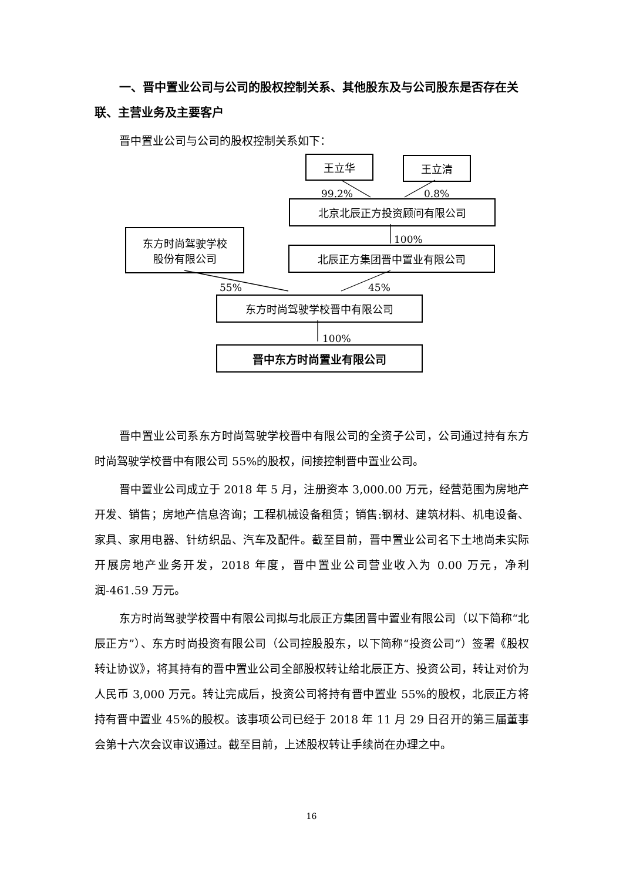一、晋中置业公司与公司的股权控制关系、其他股东及与公司股东是否存在关联、主营业务及主要客户
晋中置业公司与公司的股权控制关系如下：
王立华 王立清
99.2% 0.8%
北京北辰正方投资顾问有限公司
100%
东方时尚驾驶学校
股份有限公司
北辰正方集团晋中置业有限公司
55% 45%
东方时尚驾驶学校晋中有限公司
100%
晋中东方时尚置业有限公司
晋中置业公司系东方时尚驾驶学校晋中有限公司的全资子公司，公司通过持有东方时尚驾驶学校晋中有限公司 55%的股权，间接控制晋中置业公司。
晋中置业公司成立于 2018 年 5 月，注册资本 3,000.00 万元，经营范围为房地产开发、销售；房地产信息咨询；工程机械设备租赁；销售:钢材、建筑材料、机电设备、家具、家用电器、针纺织品、汽车及配件。截至目前，晋中置业公司名下土地尚未实际开展房地产业务开发，2018 年度，晋中置业公司营业收入为 0.00 万元，净利润-461.59 万元。
东方时尚驾驶学校晋中有限公司拟与北辰正方集团晋中置业有限公司（以下简称“北辰正方”）、东方时尚投资有限公司（公司控股股东，以下简称“投资公司”）签署《股权转让协议》，将其持有的晋中置业公司全部股权转让给北辰正方、投资公司，转让对价为人民币 3,000 万元。转让完成后，投资公司将持有晋中置业 55%的股权，北辰正方将持有晋中置业 45%的股权。该事项公司已经于 2018 年 11 月 29 日召开的第三届董事会第十六次会议审议通过。截至目前，上述股权转让手续尚在办理之中。
16